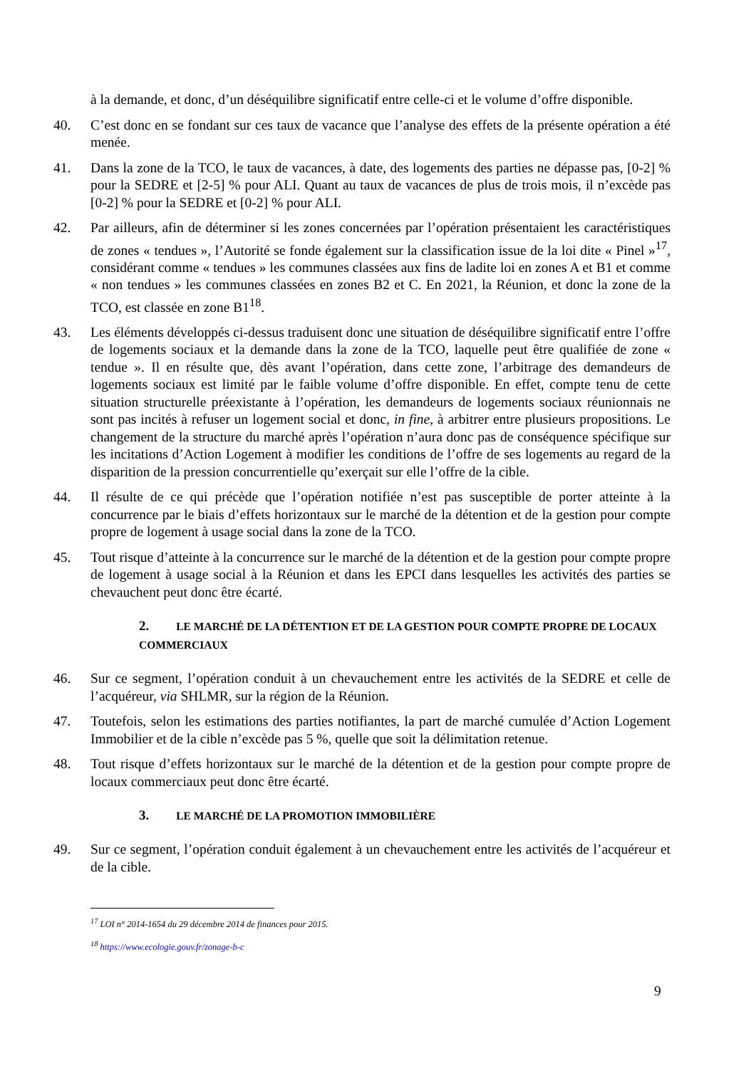à la demande, et donc, d’un déséquilibre significatif entre celle-ci et le volume d’offre disponible.
40. C’est donc en se fondant sur ces taux de vacance que l’analyse des effets de la présente opération a été menée.
41. Dans la zone de la TCO, le taux de vacances, à date, des logements des parties ne dépasse pas, [0-2] % pour la SEDRE et [2-5] % pour ALI. Quant au taux de vacances de plus de trois mois, il n’excède pas [0-2] % pour la SEDRE et [0-2] % pour ALI.
42. Par ailleurs, afin de déterminer si les zones concernées par l’opération présentaient les caractéristiques de zones « tendues », l’Autorité se fonde également sur la classification issue de la loi dite « Pinel »<sup>17</sup>, considérant comme « tendues » les communes classées aux fins de ladite loi en zones A et B1 et comme « non tendues » les communes classées en zones B2 et C. En 2021, la Réunion, et donc la zone de la TCO, est classée en zone B1<sup>18</sup>.
43. Les éléments développés ci-dessus traduisent donc une situation de déséquilibre significatif entre l’offre de logements sociaux et la demande dans la zone de la TCO, laquelle peut être qualifiée de zone « tendue ». Il en résulte que, dès avant l’opération, dans cette zone, l’arbitrage des demandeurs de logements sociaux est limité par le faible volume d’offre disponible. En effet, compte tenu de cette situation structurelle préexistante à l’opération, les demandeurs de logements sociaux réunionnais ne sont pas incités à refuser un logement social et donc, in fine, à arbitrer entre plusieurs propositions. Le changement de la structure du marché après l’opération n’aura donc pas de conséquence spécifique sur les incitations d’Action Logement à modifier les conditions de l’offre de ses logements au regard de la disparition de la pression concurrentielle qu’exerçait sur elle l’offre de la cible.
44. Il résulte de ce qui précède que l’opération notifiée n’est pas susceptible de porter atteinte à la concurrence par le biais d’effets horizontaux sur le marché de la détention et de la gestion pour compte propre de logement à usage social dans la zone de la TCO.
45. Tout risque d’atteinte à la concurrence sur le marché de la détention et de la gestion pour compte propre de logement à usage social à la Réunion et dans les EPCI dans lesquelles les activités des parties se chevauchent peut donc être écarté.
2. LE MARCHÉ DE LA DÉTENTION ET DE LA GESTION POUR COMPTE PROPRE DE LOCAUX COMMERCIAUX
46. Sur ce segment, l’opération conduit à un chevauchement entre les activités de la SEDRE et celle de l’acquéreur, via SHLMR, sur la région de la Réunion.
47. Toutefois, selon les estimations des parties notifiantes, la part de marché cumulée d’Action Logement Immobilier et de la cible n’excède pas 5 %, quelle que soit la délimitation retenue.
48. Tout risque d’effets horizontaux sur le marché de la détention et de la gestion pour compte propre de locaux commerciaux peut donc être écarté.
3. LE MARCHÉ DE LA PROMOTION IMMOBILIÈRE
49. Sur ce segment, l’opération conduit également à un chevauchement entre les activités de l’acquéreur et de la cible.
<sup>17</sup> LOI n° 2014-1654 du 29 décembre 2014 de finances pour 2015.
<sup>18</sup> https://www.ecologie.gouv.fr/zonage-b-c
9